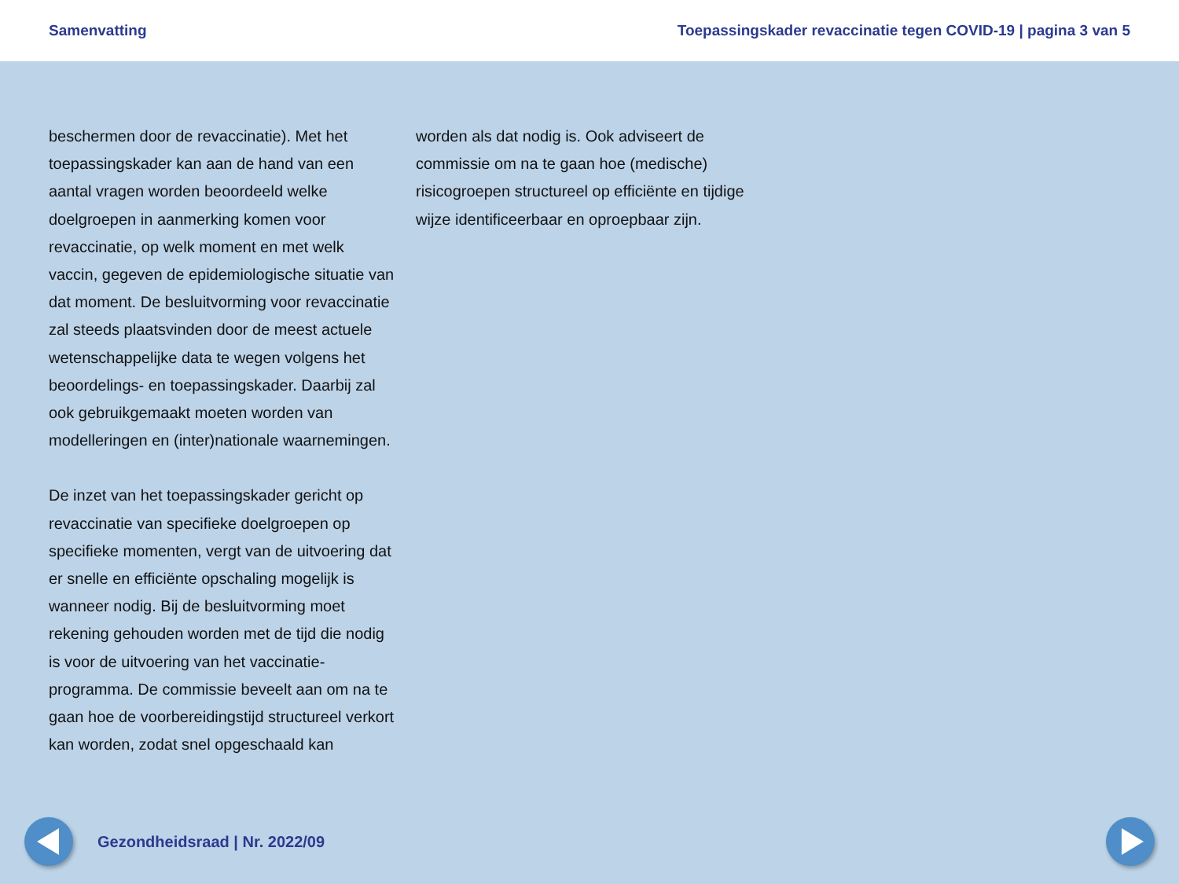Samenvatting Toepassingskader revaccinatie tegen COVID-19 | pagina 3 van 5
beschermen door de revaccinatie). Met het toepassingskader kan aan de hand van een aantal vragen worden beoordeeld welke doelgroepen in aanmerking komen voor revaccinatie, op welk moment en met welk vaccin, gegeven de epidemiologische situatie van dat moment. De besluitvorming voor revaccinatie zal steeds plaatsvinden door de meest actuele wetenschappelijke data te wegen volgens het beoordelings- en toepassingskader. Daarbij zal ook gebruikgemaakt moeten worden van modelleringen en (inter)nationale waarnemingen.
De inzet van het toepassingskader gericht op revaccinatie van specifieke doelgroepen op specifieke momenten, vergt van de uitvoering dat er snelle en efficiënte opschaling mogelijk is wanneer nodig. Bij de besluitvorming moet rekening gehouden worden met de tijd die nodig is voor de uitvoering van het vaccinatie-programma. De commissie beveelt aan om na te gaan hoe de voorbereidingstijd structureel verkort kan worden, zodat snel opgeschaald kan
worden als dat nodig is. Ook adviseert de commissie om na te gaan hoe (medische) risicogroepen structureel op efficiënte en tijdige wijze identificeerbaar en oproepbaar zijn.
Gezondheidsraad | Nr. 2022/09